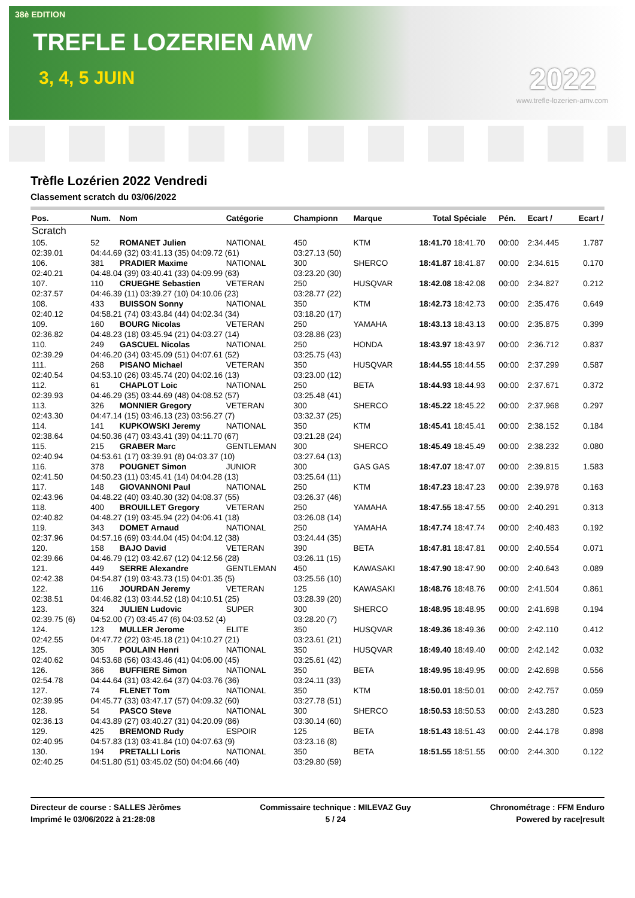38è EDITION
TREFLE LOZERIEN AMV
3, 4, 5 JUIN
2022
www.trefle-lozerien-amv.com
Trèfle Lozérien 2022 Vendredi
Classement scratch du 03/06/2022
| Pos. | Num. | Nom | Catégorie | Championn | Marque | Total | Spéciale | Pén. | Ecart / | Ecart / |
| --- | --- | --- | --- | --- | --- | --- | --- | --- | --- | --- |
| Scratch | | | | | | | | | | |
| 105. | 52 | ROMANET Julien | NATIONAL | 450 | KTM | 18:41.70 | 18:41.70 | 00:00 | 2:34.445 | 1.787 |
| 02:39.01 | 04:44.69 (32) 03:41.13 (35) 04:09.72 (61) | | | 03:27.13 (50) | | | | | | |
| 106. | 381 | PRADIER Maxime | NATIONAL | 300 | SHERCO | 18:41.87 | 18:41.87 | 00:00 | 2:34.615 | 0.170 |
| 02:40.21 | 04:48.04 (39) 03:40.41 (33) 04:09.99 (63) | | | 03:23.20 (30) | | | | | | |
| 107. | 110 | CRUEGHE Sebastien | VETERAN | 250 | HUSQVAR | 18:42.08 | 18:42.08 | 00:00 | 2:34.827 | 0.212 |
| 02:37.57 | 04:46.39 (11) 03:39.27 (10) 04:10.06 (23) | | | 03:28.77 (22) | | | | | | |
| 108. | 433 | BUISSON Sonny | NATIONAL | 350 | KTM | 18:42.73 | 18:42.73 | 00:00 | 2:35.476 | 0.649 |
| 02:40.12 | 04:58.21 (74) 03:43.84 (44) 04:02.34 (34) | | | 03:18.20 (17) | | | | | | |
| 109. | 160 | BOURG Nicolas | VETERAN | 250 | YAMAHA | 18:43.13 | 18:43.13 | 00:00 | 2:35.875 | 0.399 |
| 02:36.82 | 04:48.23 (18) 03:45.94 (21) 04:03.27 (14) | | | 03:28.86 (23) | | | | | | |
| 110. | 249 | GASCUEL Nicolas | NATIONAL | 250 | HONDA | 18:43.97 | 18:43.97 | 00:00 | 2:36.712 | 0.837 |
| 02:39.29 | 04:46.20 (34) 03:45.09 (51) 04:07.61 (52) | | | 03:25.75 (43) | | | | | | |
| 111. | 268 | PISANO Michael | VETERAN | 350 | HUSQVAR | 18:44.55 | 18:44.55 | 00:00 | 2:37.299 | 0.587 |
| 02:40.54 | 04:53.10 (26) 03:45.74 (20) 04:02.16 (13) | | | 03:23.00 (12) | | | | | | |
| 112. | 61 | CHAPLOT Loic | NATIONAL | 250 | BETA | 18:44.93 | 18:44.93 | 00:00 | 2:37.671 | 0.372 |
| 02:39.93 | 04:46.29 (35) 03:44.69 (48) 04:08.52 (57) | | | 03:25.48 (41) | | | | | | |
| 113. | 326 | MONNIER Gregory | VETERAN | 300 | SHERCO | 18:45.22 | 18:45.22 | 00:00 | 2:37.968 | 0.297 |
| 02:43.30 | 04:47.14 (15) 03:46.13 (23) 03:56.27 (7) | | | 03:32.37 (25) | | | | | | |
| 114. | 141 | KUPKOWSKI Jeremy | NATIONAL | 350 | KTM | 18:45.41 | 18:45.41 | 00:00 | 2:38.152 | 0.184 |
| 02:38.64 | 04:50.36 (47) 03:43.41 (39) 04:11.70 (67) | | | 03:21.28 (24) | | | | | | |
| 115. | 215 | GRABER Marc | GENTLEMAN | 300 | SHERCO | 18:45.49 | 18:45.49 | 00:00 | 2:38.232 | 0.080 |
| 02:40.94 | 04:53.61 (17) 03:39.91 (8) 04:03.37 (10) | | | 03:27.64 (13) | | | | | | |
| 116. | 378 | POUGNET Simon | JUNIOR | 300 | GAS GAS | 18:47.07 | 18:47.07 | 00:00 | 2:39.815 | 1.583 |
| 02:41.50 | 04:50.23 (11) 03:45.41 (14) 04:04.28 (13) | | | 03:25.64 (11) | | | | | | |
| 117. | 148 | GIOVANNONI Paul | NATIONAL | 250 | KTM | 18:47.23 | 18:47.23 | 00:00 | 2:39.978 | 0.163 |
| 02:43.96 | 04:48.22 (40) 03:40.30 (32) 04:08.37 (55) | | | 03:26.37 (46) | | | | | | |
| 118. | 400 | BROUILLET Gregory | VETERAN | 250 | YAMAHA | 18:47.55 | 18:47.55 | 00:00 | 2:40.291 | 0.313 |
| 02:40.82 | 04:48.27 (19) 03:45.94 (22) 04:06.41 (18) | | | 03:26.08 (14) | | | | | | |
| 119. | 343 | DOMET Arnaud | NATIONAL | 250 | YAMAHA | 18:47.74 | 18:47.74 | 00:00 | 2:40.483 | 0.192 |
| 02:37.96 | 04:57.16 (69) 03:44.04 (45) 04:04.12 (38) | | | 03:24.44 (35) | | | | | | |
| 120. | 158 | BAJO David | VETERAN | 390 | BETA | 18:47.81 | 18:47.81 | 00:00 | 2:40.554 | 0.071 |
| 02:39.66 | 04:46.79 (12) 03:42.67 (12) 04:12.56 (28) | | | 03:26.11 (15) | | | | | | |
| 121. | 449 | SERRE Alexandre | GENTLEMAN | 450 | KAWASAKI | 18:47.90 | 18:47.90 | 00:00 | 2:40.643 | 0.089 |
| 02:42.38 | 04:54.87 (19) 03:43.73 (15) 04:01.35 (5) | | | 03:25.56 (10) | | | | | | |
| 122. | 116 | JOURDAN Jeremy | VETERAN | 125 | KAWASAKI | 18:48.76 | 18:48.76 | 00:00 | 2:41.504 | 0.861 |
| 02:38.51 | 04:46.82 (13) 03:44.52 (18) 04:10.51 (25) | | | 03:28.39 (20) | | | | | | |
| 123. | 324 | JULIEN Ludovic | SUPER | 300 | SHERCO | 18:48.95 | 18:48.95 | 00:00 | 2:41.698 | 0.194 |
| 02:39.75 (6) | 04:52.00 (7) 03:45.47 (6) 04:03.52 (4) | | | 03:28.20 (7) | | | | | | |
| 124. | 123 | MULLER Jerome | ELITE | 350 | HUSQVAR | 18:49.36 | 18:49.36 | 00:00 | 2:42.110 | 0.412 |
| 02:42.55 | 04:47.72 (22) 03:45.18 (21) 04:10.27 (21) | | | 03:23.61 (21) | | | | | | |
| 125. | 305 | POULAIN Henri | NATIONAL | 350 | HUSQVAR | 18:49.40 | 18:49.40 | 00:00 | 2:42.142 | 0.032 |
| 02:40.62 | 04:53.68 (56) 03:43.46 (41) 04:06.00 (45) | | | 03:25.61 (42) | | | | | | |
| 126. | 366 | BUFFIERE Simon | NATIONAL | 350 | BETA | 18:49.95 | 18:49.95 | 00:00 | 2:42.698 | 0.556 |
| 02:54.78 | 04:44.64 (31) 03:42.64 (37) 04:03.76 (36) | | | 03:24.11 (33) | | | | | | |
| 127. | 74 | FLENET Tom | NATIONAL | 350 | KTM | 18:50.01 | 18:50.01 | 00:00 | 2:42.757 | 0.059 |
| 02:39.95 | 04:45.77 (33) 03:47.17 (57) 04:09.32 (60) | | | 03:27.78 (51) | | | | | | |
| 128. | 54 | PASCO Steve | NATIONAL | 300 | SHERCO | 18:50.53 | 18:50.53 | 00:00 | 2:43.280 | 0.523 |
| 02:36.13 | 04:43.89 (27) 03:40.27 (31) 04:20.09 (86) | | | 03:30.14 (60) | | | | | | |
| 129. | 425 | BREMOND Rudy | ESPOIR | 125 | BETA | 18:51.43 | 18:51.43 | 00:00 | 2:44.178 | 0.898 |
| 02:40.95 | 04:57.83 (13) 03:41.84 (10) 04:07.63 (9) | | | 03:23.16 (8) | | | | | | |
| 130. | 194 | PRETALLI Loris | NATIONAL | 350 | BETA | 18:51.55 | 18:51.55 | 00:00 | 2:44.300 | 0.122 |
| 02:40.25 | 04:51.80 (51) 03:45.02 (50) 04:04.66 (40) | | | 03:29.80 (59) | | | | | | |
Directeur de course : SALLES Jèrômes
Imprimé le 03/06/2022 à 21:28:08
Commissaire technique : MILEVAZ Guy
5 / 24
Chronométrage : FFM Enduro
Powered by race|result